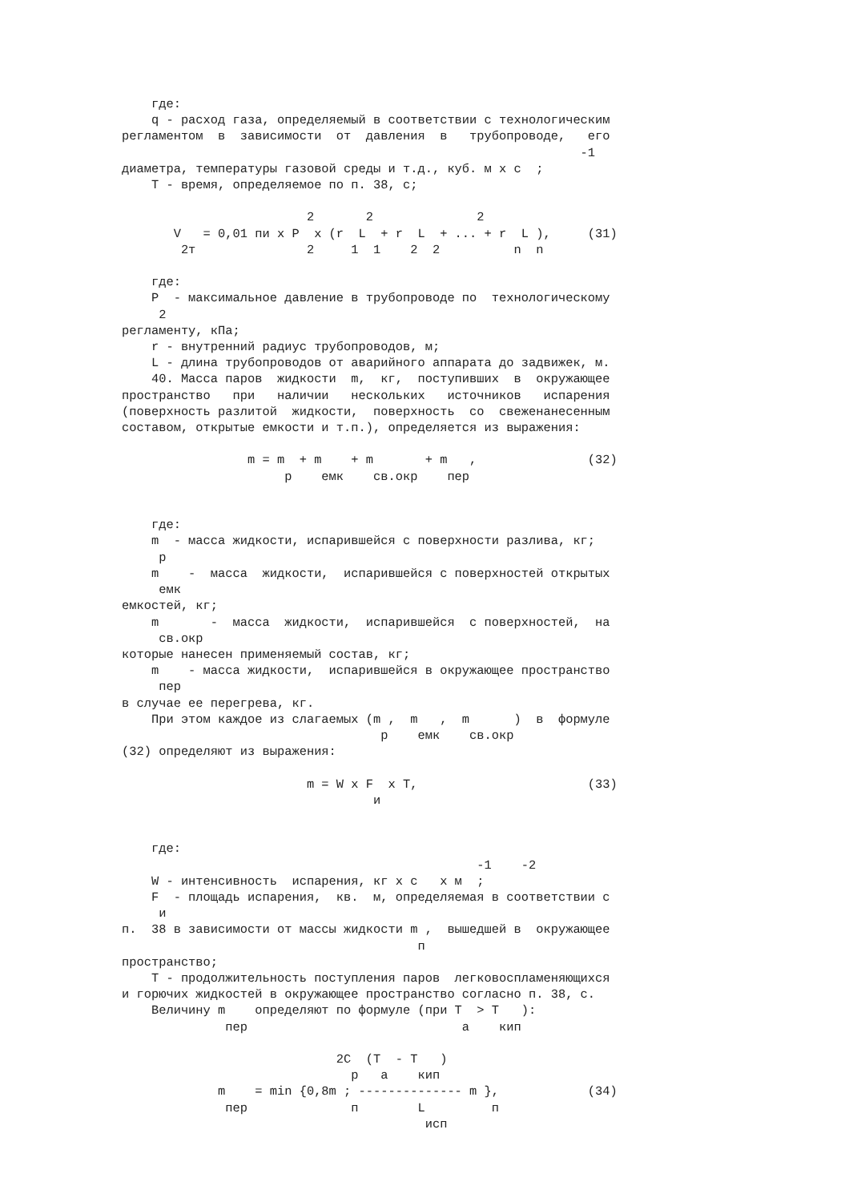где:
    q - расход газа, определяемый в соответствии с технологическим
регламентом  в  зависимости  от  давления  в   трубопроводе,   его
                                                              -1
диаметра, температуры газовой среды и т.д., куб. м x с  ;
    T - время, определяемое по п. 38, с;

                         2       2              2
       V   = 0,01 пи x P  x (r  L  + r  L  + ... + r  L ),     (31)
        2т               2     1  1    2  2          n  n

    где:
    P  - максимальное давление в трубопроводе по  технологическому
     2
регламенту, кПа;
    r - внутренний радиус трубопроводов, м;
    L - длина трубопроводов от аварийного аппарата до задвижек, м.
    40. Масса паров  жидкости  m,  кг,  поступивших  в  окружающее
пространство   при   наличии   нескольких   источников   испарения
(поверхность разлитой  жидкости,  поверхность  со  свеженанесенным
составом, открытые емкости и т.п.), определяется из выражения:

                 m = m  + m    + m       + m   ,               (32)
                      р    емк    св.окр    пер


    где:
    m  - масса жидкости, испарившейся с поверхности разлива, кг;
     р
    m    -  масса  жидкости,  испарившейся с поверхностей открытых
     емк
емкостей, кг;
    m       -  масса  жидкости,  испарившейся  с поверхностей,  на
     св.окр
которые нанесен применяемый состав, кг;
    m    - масса жидкости,  испарившейся в окружающее пространство
     пер
в случае ее перегрева, кг.
    При этом каждое из слагаемых (m ,  m   ,  m      )  в  формуле
                                   р    емк    св.окр
(32) определяют из выражения:

                         m = W x F  x T,                       (33)
                                  и


    где:
                                                -1    -2
    W - интенсивность  испарения, кг x с   x м  ;
    F  - площадь испарения,  кв.  м, определяемая в соответствии с
     и
п.  38 в зависимости от массы жидкости m ,  вышедшей в  окружающее
                                        п
пространство;
    T - продолжительность поступления паров  легковоспламеняющихся
и горючих жидкостей в окружающее пространство согласно п. 38, с.
    Величину m    определяют по формуле (при T  > T   ):
              пер                             а    кип

                             2C  (T  - T   )
                               р   а    кип
             m    = min {0,8m ; -------------- m },            (34)
              пер              п        L         п
                                         исп